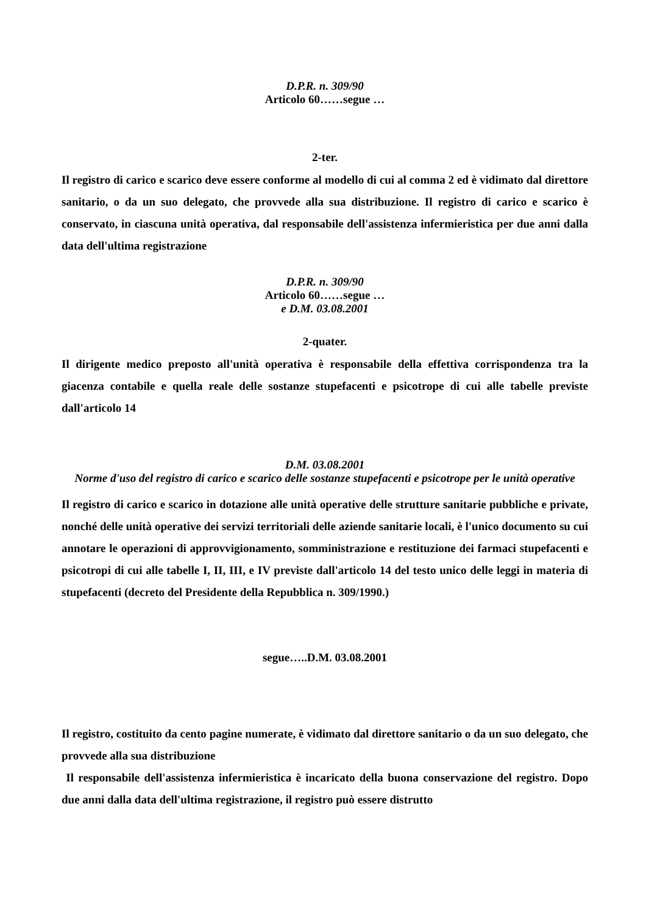D.P.R. n. 309/90
Articolo 60……segue …
2-ter.
Il registro di carico e scarico deve essere conforme al modello di cui al comma 2 ed è vidimato dal direttore sanitario, o da un suo delegato, che provvede alla sua distribuzione. Il registro di carico e scarico è conservato, in ciascuna unità operativa, dal responsabile dell'assistenza infermieristica per due anni dalla data dell'ultima registrazione
D.P.R. n. 309/90
Articolo 60……segue …
e D.M. 03.08.2001
2-quater.
Il dirigente medico preposto all'unità operativa è responsabile della effettiva corrispondenza tra la giacenza contabile e quella reale delle sostanze stupefacenti e psicotrope di cui alle tabelle previste dall'articolo 14
D.M. 03.08.2001
Norme d'uso del registro di carico e scarico delle sostanze stupefacenti e psicotrope per le unità operative
Il registro di carico e scarico in dotazione alle unità operative delle strutture sanitarie pubbliche e private, nonché delle unità operative dei servizi territoriali delle aziende sanitarie locali, è l'unico documento su cui annotare le operazioni di approvvigionamento, somministrazione e restituzione dei farmaci stupefacenti e psicotropi di cui alle tabelle I, II, III, e IV previste dall'articolo 14 del testo unico delle leggi in materia di stupefacenti (decreto del Presidente della Repubblica n. 309/1990.)
segue…..D.M. 03.08.2001
Il registro, costituito da cento pagine numerate, è vidimato dal direttore sanitario o da un suo delegato, che provvede alla sua distribuzione
Il responsabile dell'assistenza infermieristica è incaricato della buona conservazione del registro. Dopo due anni dalla data dell'ultima registrazione, il registro può essere distrutto